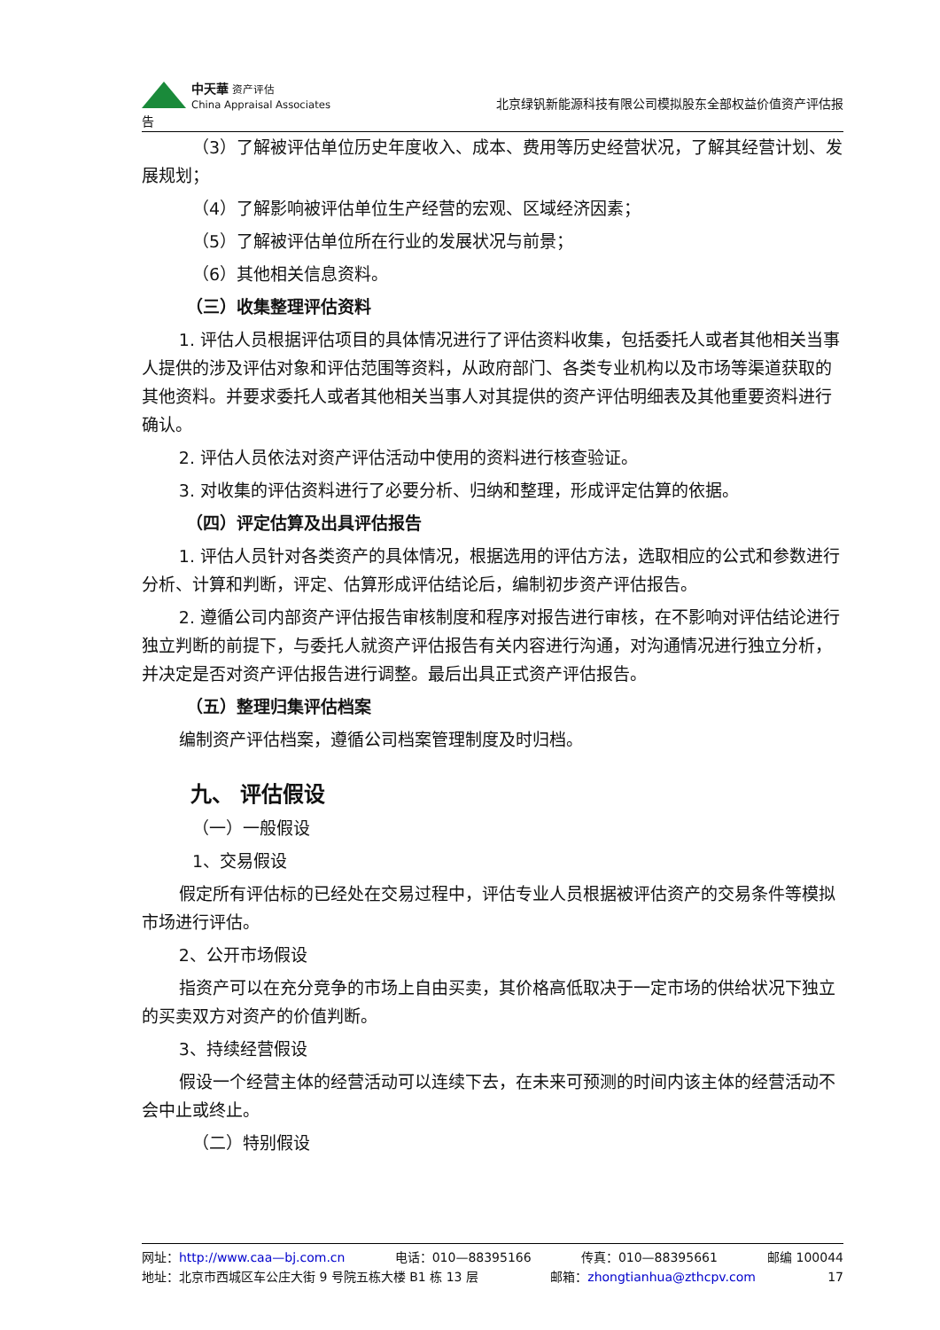中天華 资产评估
China Appraisal Associates
北京绿钒新能源科技有限公司模拟股东全部权益价值资产评估报
告
（3）了解被评估单位历史年度收入、成本、费用等历史经营状况，了解其经营计划、发展规划；
（4）了解影响被评估单位生产经营的宏观、区域经济因素；
（5）了解被评估单位所在行业的发展状况与前景；
（6）其他相关信息资料。
（三）收集整理评估资料
1. 评估人员根据评估项目的具体情况进行了评估资料收集，包括委托人或者其他相关当事人提供的涉及评估对象和评估范围等资料，从政府部门、各类专业机构以及市场等渠道获取的其他资料。并要求委托人或者其他相关当事人对其提供的资产评估明细表及其他重要资料进行确认。
2. 评估人员依法对资产评估活动中使用的资料进行核查验证。
3. 对收集的评估资料进行了必要分析、归纳和整理，形成评定估算的依据。
（四）评定估算及出具评估报告
1. 评估人员针对各类资产的具体情况，根据选用的评估方法，选取相应的公式和参数进行分析、计算和判断，评定、估算形成评估结论后，编制初步资产评估报告。
2. 遵循公司内部资产评估报告审核制度和程序对报告进行审核，在不影响对评估结论进行独立判断的前提下，与委托人就资产评估报告有关内容进行沟通，对沟通情况进行独立分析，并决定是否对资产评估报告进行调整。最后出具正式资产评估报告。
（五）整理归集评估档案
编制资产评估档案，遵循公司档案管理制度及时归档。
九、 评估假设
（一）一般假设
1、交易假设
假定所有评估标的已经处在交易过程中，评估专业人员根据被评估资产的交易条件等模拟市场进行评估。
2、公开市场假设
指资产可以在充分竞争的市场上自由买卖，其价格高低取决于一定市场的供给状况下独立的买卖双方对资产的价值判断。
3、持续经营假设
假设一个经营主体的经营活动可以连续下去，在未来可预测的时间内该主体的经营活动不会中止或终止。
（二）特别假设
网址：http://www.caa—bj.com.cn 电话：010—88395166 传真：010—88395661 邮编 100044
地址：北京市西城区车公庄大街 9 号院五栋大楼 B1 栋 13 层 邮箱：zhongtianhua@zthcpv.com 17